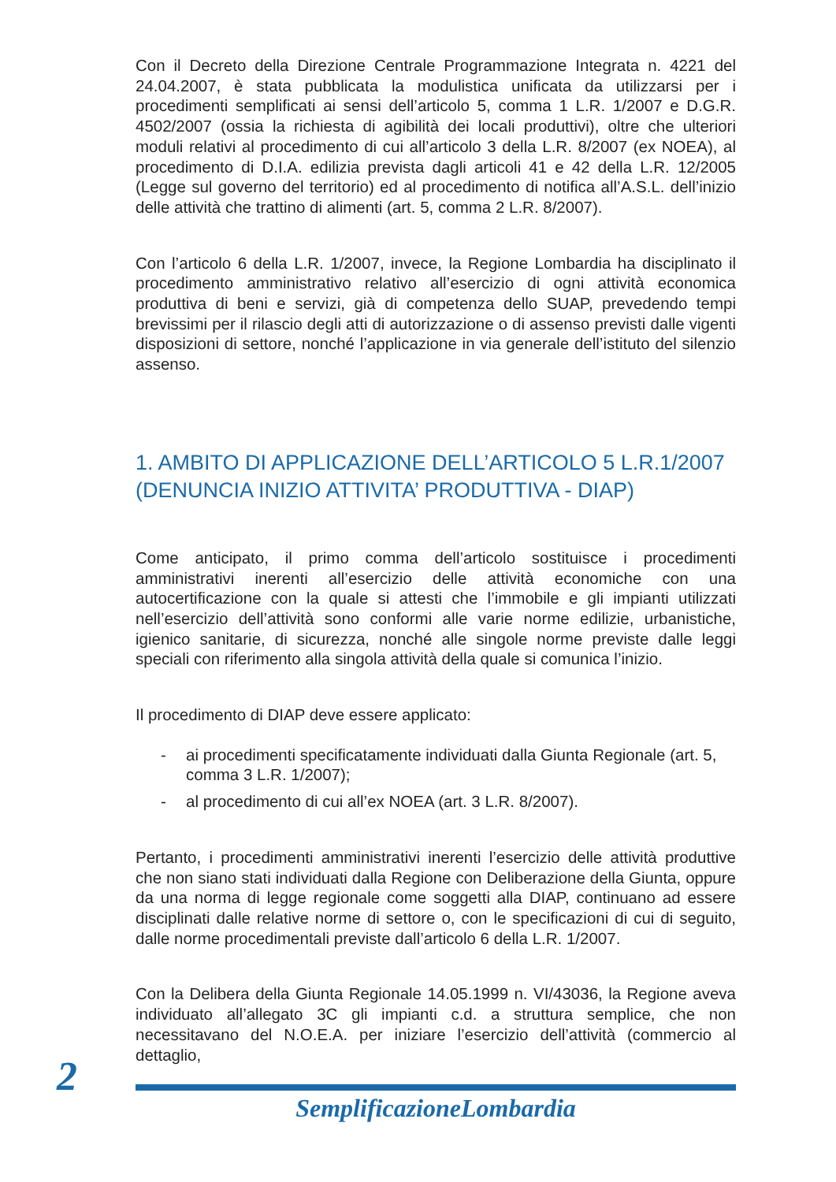Con il Decreto della Direzione Centrale Programmazione Integrata n. 4221 del 24.04.2007, è stata pubblicata la modulistica unificata da utilizzarsi per i procedimenti semplificati ai sensi dell’articolo 5, comma 1 L.R. 1/2007 e D.G.R. 4502/2007 (ossia la richiesta di agibilità dei locali produttivi), oltre che ulteriori moduli relativi al procedimento di cui all’articolo 3 della L.R. 8/2007 (ex NOEA), al procedimento di D.I.A. edilizia prevista dagli articoli 41 e 42 della L.R. 12/2005 (Legge sul governo del territorio) ed al procedimento di notifica all’A.S.L. dell’inizio delle attività che trattino di alimenti (art. 5, comma 2 L.R. 8/2007).
Con l’articolo 6 della L.R. 1/2007, invece, la Regione Lombardia ha disciplinato il procedimento amministrativo relativo all’esercizio di ogni attività economica produttiva di beni e servizi, già di competenza dello SUAP, prevedendo tempi brevissimi per il rilascio degli atti di autorizzazione o di assenso previsti dalle vigenti disposizioni di settore, nonché l’applicazione in via generale dell’istituto del silenzio assenso.
1. AMBITO DI APPLICAZIONE DELL’ARTICOLO 5 L.R.1/2007 (DENUNCIA INIZIO ATTIVITA’ PRODUTTIVA - DIAP)
Come anticipato, il primo comma dell’articolo sostituisce i procedimenti amministrativi inerenti all’esercizio delle attività economiche con una autocertificazione con la quale si attesti che l’immobile e gli impianti utilizzati nell’esercizio dell’attività sono conformi alle varie norme edilizie, urbanistiche, igienico sanitarie, di sicurezza, nonché alle singole norme previste dalle leggi speciali con riferimento alla singola attività della quale si comunica l’inizio.
Il procedimento di DIAP deve essere applicato:
- ai procedimenti specificatamente individuati dalla Giunta Regionale (art. 5, comma 3 L.R. 1/2007);
- al procedimento di cui all’ex NOEA (art. 3 L.R. 8/2007).
Pertanto, i procedimenti amministrativi inerenti l’esercizio delle attività produttive che non siano stati individuati dalla Regione con Deliberazione della Giunta, oppure da una norma di legge regionale come soggetti alla DIAP, continuano ad essere disciplinati dalle relative norme di settore o, con le specificazioni di cui di seguito, dalle norme procedimentali previste dall’articolo 6 della L.R. 1/2007.
Con la Delibera della Giunta Regionale 14.05.1999 n. VI/43036, la Regione aveva individuato all’allegato 3C gli impianti c.d. a struttura semplice, che non necessitavano del N.O.E.A. per iniziare l’esercizio dell’attività (commercio al dettaglio,
2
SemplificazioneLombardia